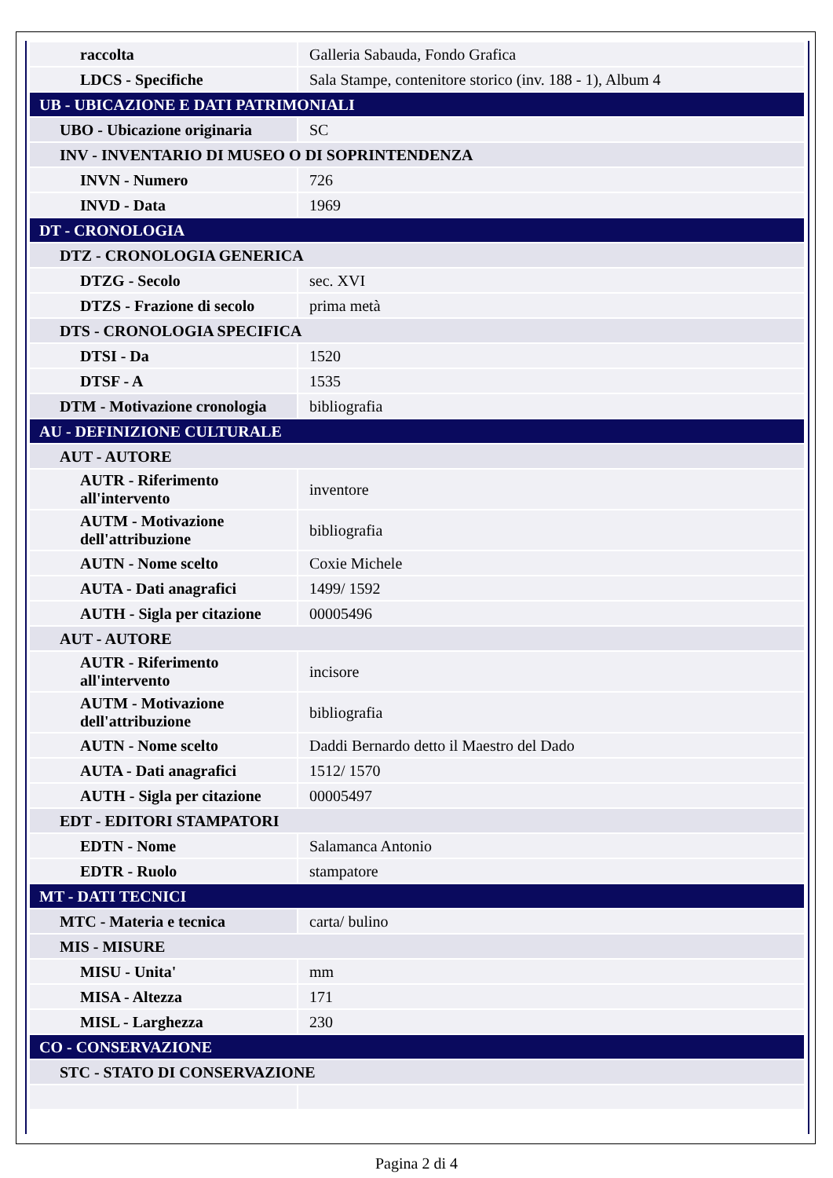| raccolta | Galleria Sabauda, Fondo Grafica |
| LDCS - Specifiche | Sala Stampe, contenitore storico (inv. 188 - 1), Album 4 |
| UB - UBICAZIONE E DATI PATRIMONIALI | |
| UBO - Ubicazione originaria | SC |
| INV - INVENTARIO DI MUSEO O DI SOPRINTENDENZA | |
| INVN - Numero | 726 |
| INVD - Data | 1969 |
| DT - CRONOLOGIA | |
| DTZ - CRONOLOGIA GENERICA | |
| DTZG - Secolo | sec. XVI |
| DTZS - Frazione di secolo | prima metà |
| DTS - CRONOLOGIA SPECIFICA | |
| DTSI - Da | 1520 |
| DTSF - A | 1535 |
| DTM - Motivazione cronologia | bibliografia |
| AU - DEFINIZIONE CULTURALE | |
| AUT - AUTORE | |
| AUTR - Riferimento all'intervento | inventore |
| AUTM - Motivazione dell'attribuzione | bibliografia |
| AUTN - Nome scelto | Coxie Michele |
| AUTA - Dati anagrafici | 1499/ 1592 |
| AUTH - Sigla per citazione | 00005496 |
| AUT - AUTORE | |
| AUTR - Riferimento all'intervento | incisore |
| AUTM - Motivazione dell'attribuzione | bibliografia |
| AUTN - Nome scelto | Daddi Bernardo detto il Maestro del Dado |
| AUTA - Dati anagrafici | 1512/ 1570 |
| AUTH - Sigla per citazione | 00005497 |
| EDT - EDITORI STAMPATORI | |
| EDTN - Nome | Salamanca Antonio |
| EDTR - Ruolo | stampatore |
| MT - DATI TECNICI | |
| MTC - Materia e tecnica | carta/ bulino |
| MIS - MISURE | |
| MISU - Unita' | mm |
| MISA - Altezza | 171 |
| MISL - Larghezza | 230 |
| CO - CONSERVAZIONE | |
| STC - STATO DI CONSERVAZIONE | |
Pagina 2 di 4